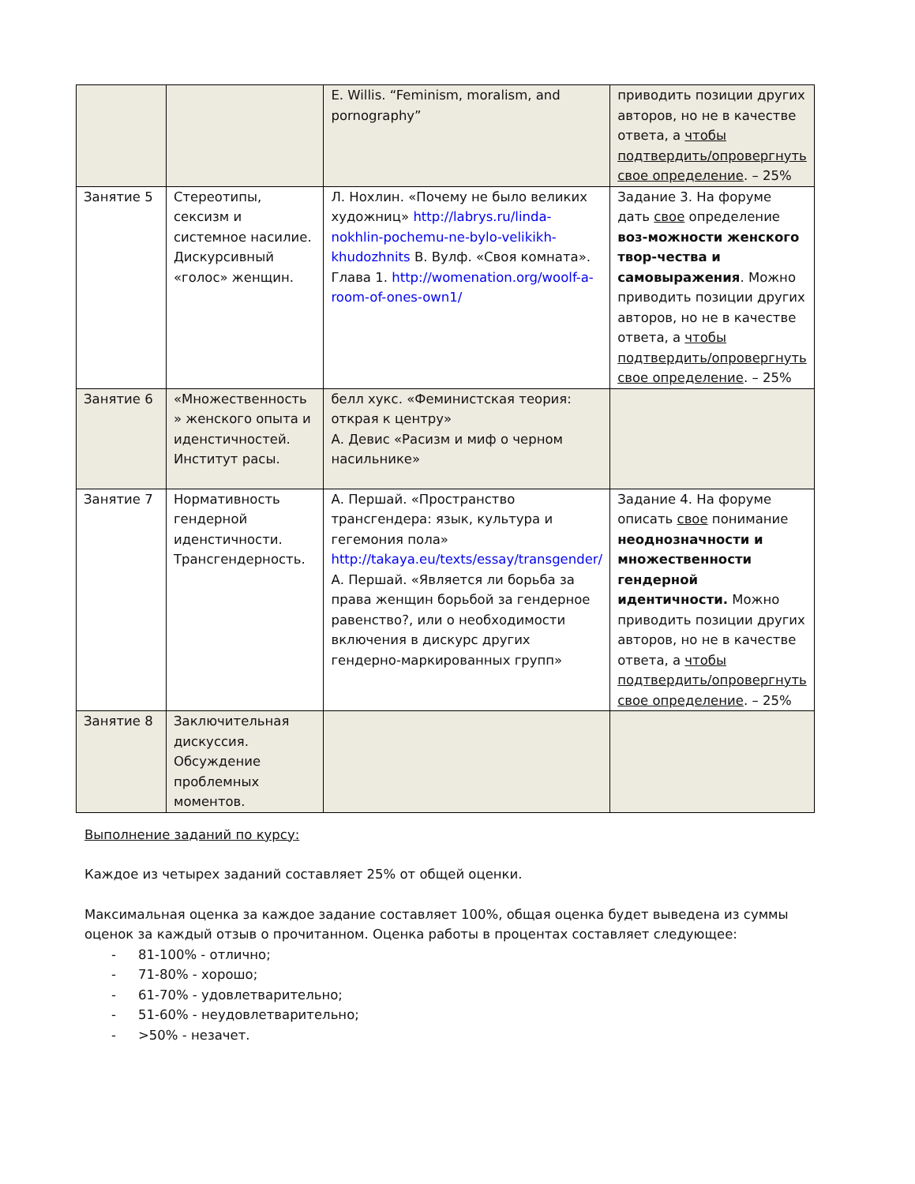| | | E. Willis. “Feminism, moralism, and pornography” | приводить позиции других авторов, но не в качестве ответа, а чтобы подтвердить/опровергнуть свое определение . – 25% |
| Занятие 5 | Стереотипы, сексизм и системное насилие. Дискурсивный «голос» женщин. | Л. Нохлин. «Почему не было великих художниц» http://labrys.ru/linda-nokhlin-pochemu-ne-bylo-velikikh-khudozhnits В. Вулф. «Своя комната». Глава 1. http://womenation.org/woolf-a-room-of-ones-own1/ | Задание 3. На форуме дать свое определение воз-можности женского твор-чества и самовыражения . Можно приводить позиции других авторов, но не в качестве ответа, а чтобы подтвердить/опровергнуть свое определение . – 25% |
| Занятие 6 | «Множественность » женского опыта и иденстичностей. Институт расы. | белл хукс. «Феминистская теория: открая к центру» А. Девис «Расизм и миф о черном насильнике» | |
| Занятие 7 | Нормативность гендерной иденстичности. Трансгендерность. | А. Першай. «Пространство трансгендера: язык, культура и гегемония пола» http://takaya.eu/texts/essay/transgender/ А. Першай. «Является ли борьба за права женщин борьбой за гендерное равенство?, или о необходимости включения в дискурс других гендерно-маркированных групп» | Задание 4. На форуме описать свое понимание неоднозначности и множественности гендерной идентичности. Можно приводить позиции других авторов, но не в качестве ответа, а чтобы подтвердить/опровергнуть свое определение . – 25% |
| Занятие 8 | Заключительная дискуссия. Обсуждение проблемных моментов. | | |
Выполнение заданий по курсу:
Каждое из четырех заданий составляет 25% от общей оценки.
Максимальная оценка за каждое задание составляет 100%, общая оценка будет выведена из суммы оценок за каждый отзыв о прочитанном. Оценка работы в процентах составляет следующее:
- 81-100% - отлично;
- 71-80% - хорошо;
- 61-70% - удовлетварительно;
- 51-60% - неудовлетварительно;
- >50% - незачет.